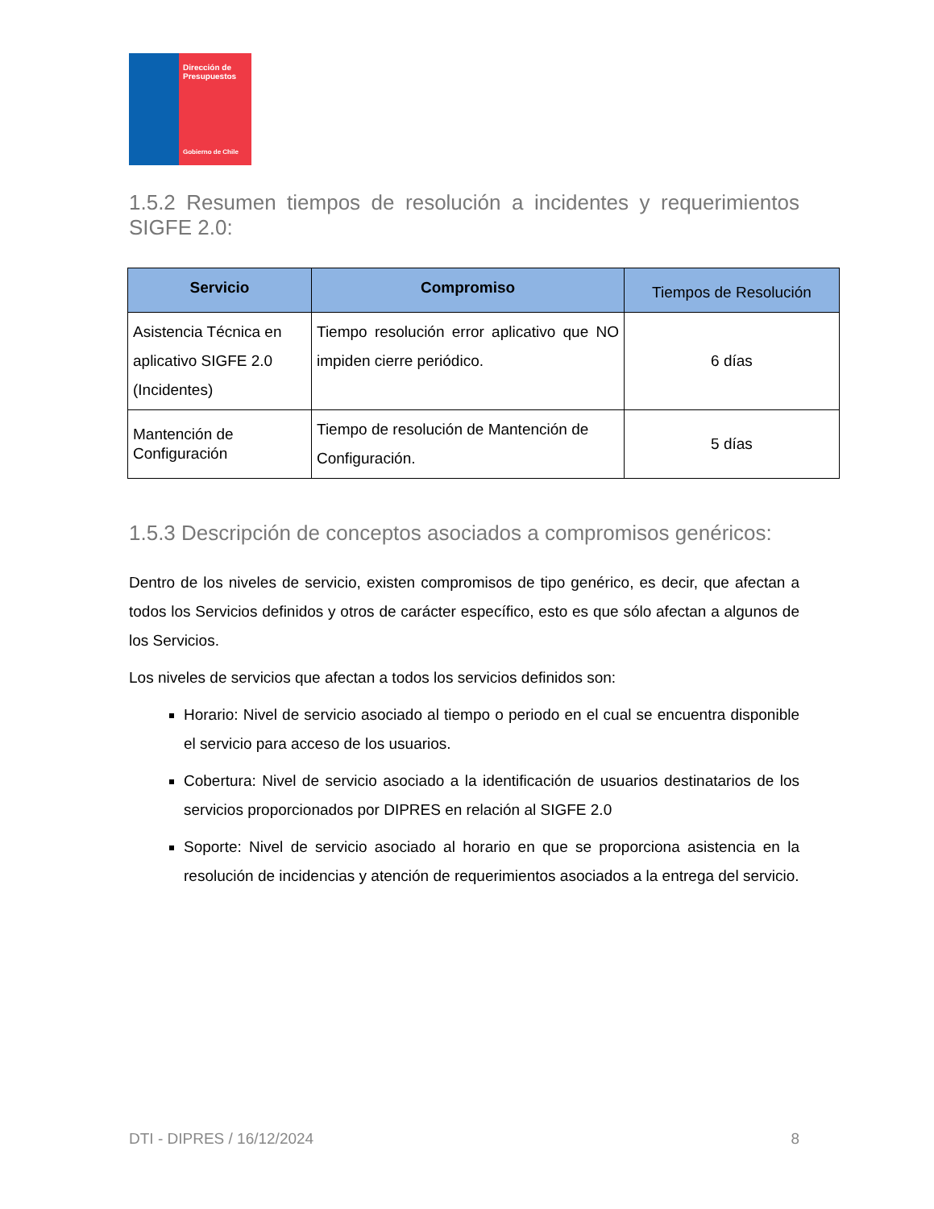Dirección de Presupuestos
Gobierno de Chile
1.5.2 Resumen tiempos de resolución a incidentes y requerimientos SIGFE 2.0:
| Servicio | Compromiso | Tiempos de Resolución |
| --- | --- | --- |
| Asistencia Técnica en aplicativo SIGFE 2.0 (Incidentes) | Tiempo resolución error aplicativo que NO impiden cierre periódico. | 6 días |
| Mantención de Configuración | Tiempo de resolución de Mantención de Configuración. | 5 días |
1.5.3 Descripción de conceptos asociados a compromisos genéricos:
Dentro de los niveles de servicio, existen compromisos de tipo genérico, es decir, que afectan a todos los Servicios definidos y otros de carácter específico, esto es que sólo afectan a algunos de los Servicios.
Los niveles de servicios que afectan a todos los servicios definidos son:
Horario: Nivel de servicio asociado al tiempo o periodo en el cual se encuentra disponible el servicio para acceso de los usuarios.
Cobertura: Nivel de servicio asociado a la identificación de usuarios destinatarios de los servicios proporcionados por DIPRES en relación al SIGFE 2.0
Soporte: Nivel de servicio asociado al horario en que se proporciona asistencia en la resolución de incidencias y atención de requerimientos asociados a la entrega del servicio.
DTI - DIPRES / 16/12/2024 8